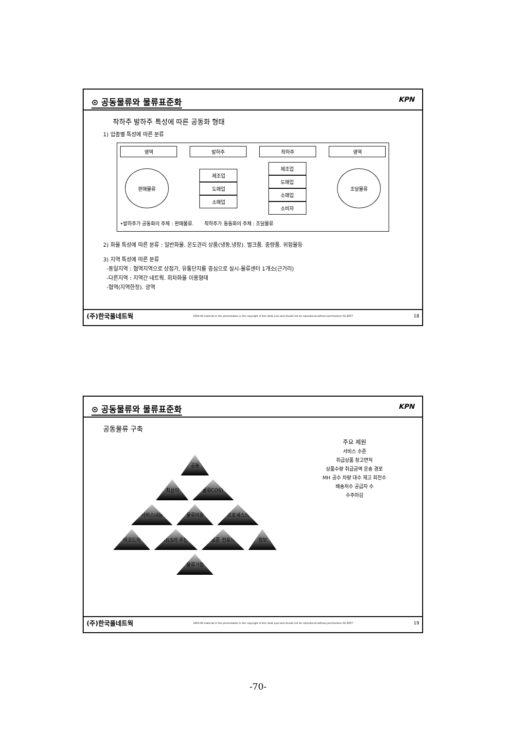⊙ 공동물류와 물류표준화 KPN
착하주 발하주 특성에 따른 공동화 형태
1) 업종별 특성에 따른 분류
영역 발하주 착하주 영역
판매물류
제조업
도매업
소매업
제조업
도매업
소매업
소비자
조달물류
•발하주가 공동화의 주체 : 판매물류. 착하주가 동동화의 주체 : 조달물류
2) 화물 특성에 따른 분류 : 일반화물. 온도관리 상품(냉동,냉장). 벌크품. 중량품. 위험물등
3) 지역 특성에 따른 분류
-동일지역 : 협역지역으로 상점가, 유통단지를 중심으로 실시-물류센터 1개소(근거리)
-다른지역 : 지역간 네트웍. 회차화물 이용형태
-협역(지역한정). 광역
(주)한국풀네트웍 2003 All material in this presentation is the copyright of kim deok youl and should not be reproduced without permissions 02-2057- 18
⊙ 공동물류와 물류표준화 KPN
공동물류 구축
공동
최상의 물류COST
서비스내용 물류비용 프로세스의
바코드의 ULS의 추진 표준 전표의 정보 물류거점
주요 제원
서비스 수준
취급상품 창고면적
상품수량 취급금액 운송 경로
MH 공수 차량 대수 재고 회전수
배송처수 공급자 수
수주마감
(주)한국풀네트웍 2003 All material in this presentation is the copyright of kim deok youl and should not be reproduced without permissions 02-2057- 19
-70-